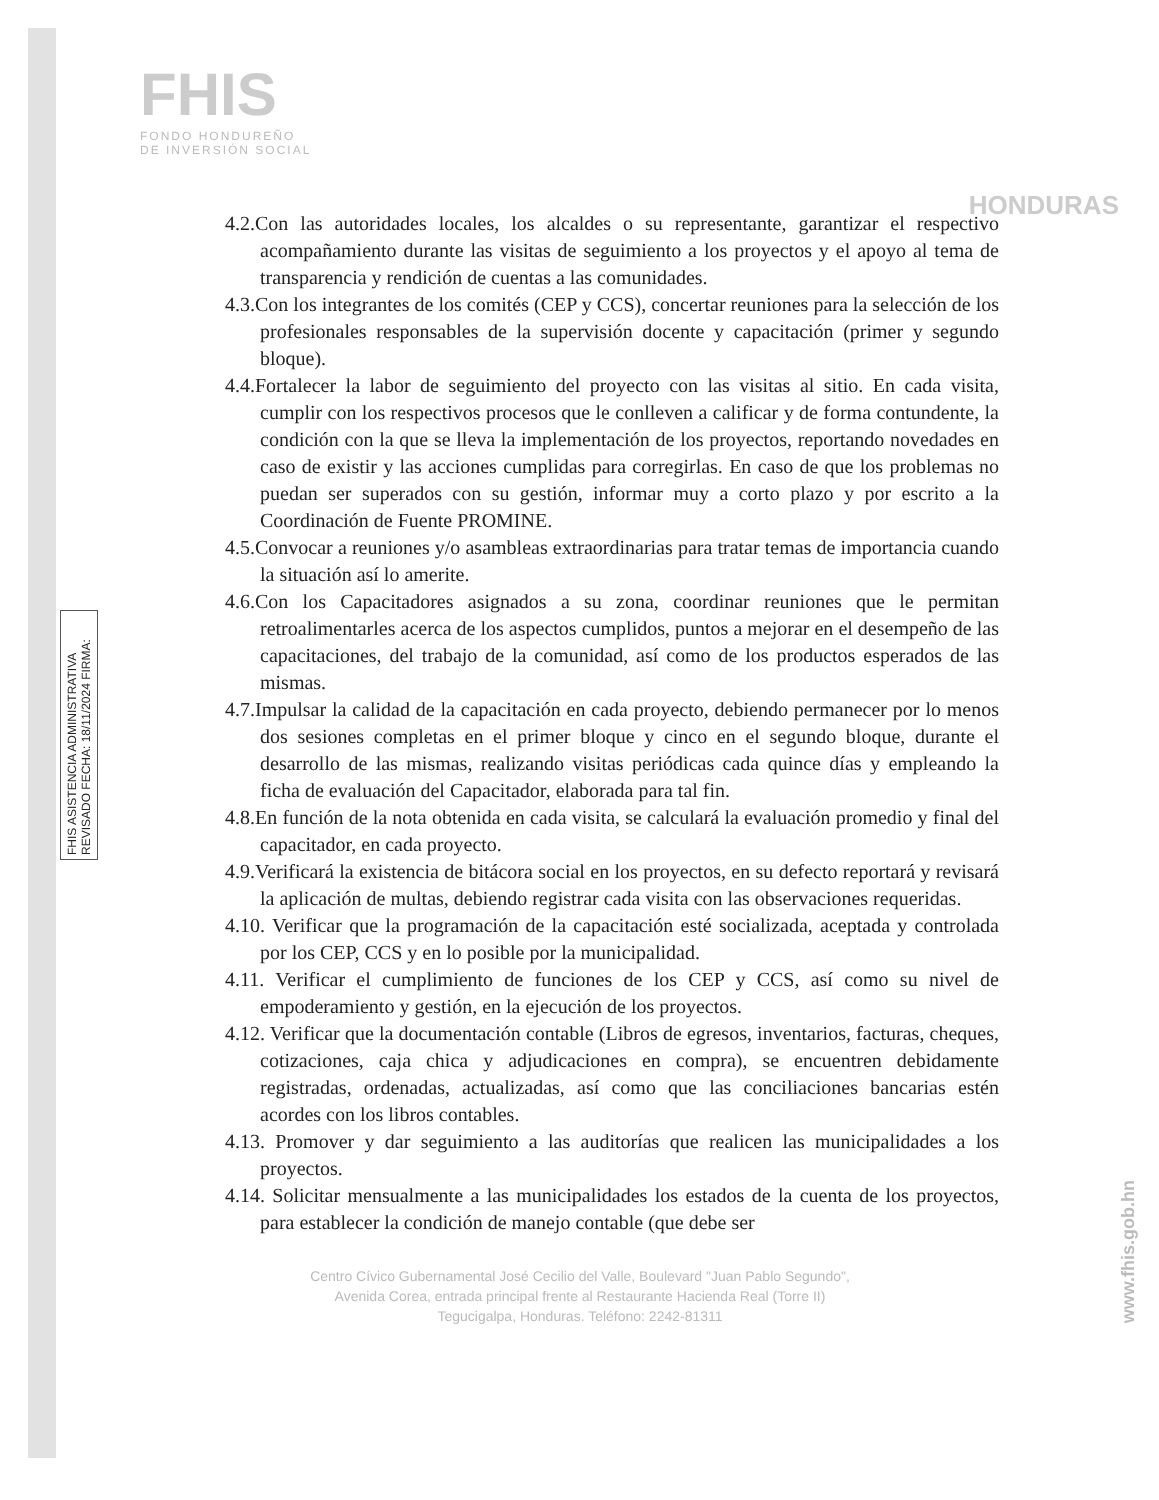FHIS
FONDO HONDUREÑO
DE INVERSIÓN SOCIAL
HONDURAS
FHIS ASISTENCIA ADMINISTRATIVA REVISADO FECHA: 18/11/2024 FIRMA:
4.2.Con las autoridades locales, los alcaldes o su representante, garantizar el respectivo acompañamiento durante las visitas de seguimiento a los proyectos y el apoyo al tema de transparencia y rendición de cuentas a las comunidades.
4.3.Con los integrantes de los comités (CEP y CCS), concertar reuniones para la selección de los profesionales responsables de la supervisión docente y capacitación (primer y segundo bloque).
4.4.Fortalecer la labor de seguimiento del proyecto con las visitas al sitio. En cada visita, cumplir con los respectivos procesos que le conlleven a calificar y de forma contundente, la condición con la que se lleva la implementación de los proyectos, reportando novedades en caso de existir y las acciones cumplidas para corregirlas. En caso de que los problemas no puedan ser superados con su gestión, informar muy a corto plazo y por escrito a la Coordinación de Fuente PROMINE.
4.5.Convocar a reuniones y/o asambleas extraordinarias para tratar temas de importancia cuando la situación así lo amerite.
4.6.Con los Capacitadores asignados a su zona, coordinar reuniones que le permitan retroalimentarles acerca de los aspectos cumplidos, puntos a mejorar en el desempeño de las capacitaciones, del trabajo de la comunidad, así como de los productos esperados de las mismas.
4.7.Impulsar la calidad de la capacitación en cada proyecto, debiendo permanecer por lo menos dos sesiones completas en el primer bloque y cinco en el segundo bloque, durante el desarrollo de las mismas, realizando visitas periódicas cada quince días y empleando la ficha de evaluación del Capacitador, elaborada para tal fin.
4.8.En función de la nota obtenida en cada visita, se calculará la evaluación promedio y final del capacitador, en cada proyecto.
4.9.Verificará la existencia de bitácora social en los proyectos, en su defecto reportará y revisará la aplicación de multas, debiendo registrar cada visita con las observaciones requeridas.
4.10. Verificar que la programación de la capacitación esté socializada, aceptada y controlada por los CEP, CCS y en lo posible por la municipalidad.
4.11. Verificar el cumplimiento de funciones de los CEP y CCS, así como su nivel de empoderamiento y gestión, en la ejecución de los proyectos.
4.12. Verificar que la documentación contable (Libros de egresos, inventarios, facturas, cheques, cotizaciones, caja chica y adjudicaciones en compra), se encuentren debidamente registradas, ordenadas, actualizadas, así como que las conciliaciones bancarias estén acordes con los libros contables.
4.13. Promover y dar seguimiento a las auditorías que realicen las municipalidades a los proyectos.
4.14. Solicitar mensualmente a las municipalidades los estados de la cuenta de los proyectos, para establecer la condición de manejo contable (que debe ser
Centro Cívico Gubernamental José Cecilio del Valle, Boulevard "Juan Pablo Segundo",
Avenida Corea, entrada principal frente al Restaurante Hacienda Real (Torre II)
Tegucigalpa, Honduras. Teléfono: 2242-81311
www.fhis.gob.hn